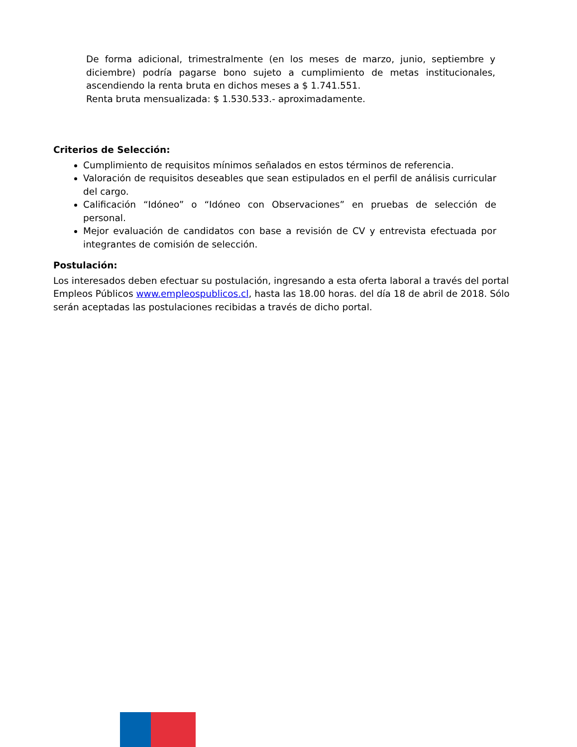De forma adicional, trimestralmente (en los meses de marzo, junio, septiembre y diciembre) podría pagarse bono sujeto a cumplimiento de metas institucionales, ascendiendo la renta bruta en dichos meses a $ 1.741.551.
Renta bruta mensualizada: $ 1.530.533.- aproximadamente.
Criterios de Selección:
Cumplimiento de requisitos mínimos señalados en estos términos de referencia.
Valoración de requisitos deseables que sean estipulados en el perfil de análisis curricular del cargo.
Calificación “Idóneo” o “Idóneo con Observaciones” en pruebas de selección de personal.
Mejor evaluación de candidatos con base a revisión de CV y entrevista efectuada por integrantes de comisión de selección.
Postulación:
Los interesados deben efectuar su postulación, ingresando a esta oferta laboral a través del portal Empleos Públicos www.empleospublicos.cl, hasta las 18.00 horas. del día 18 de abril de 2018. Sólo serán aceptadas las postulaciones recibidas a través de dicho portal.